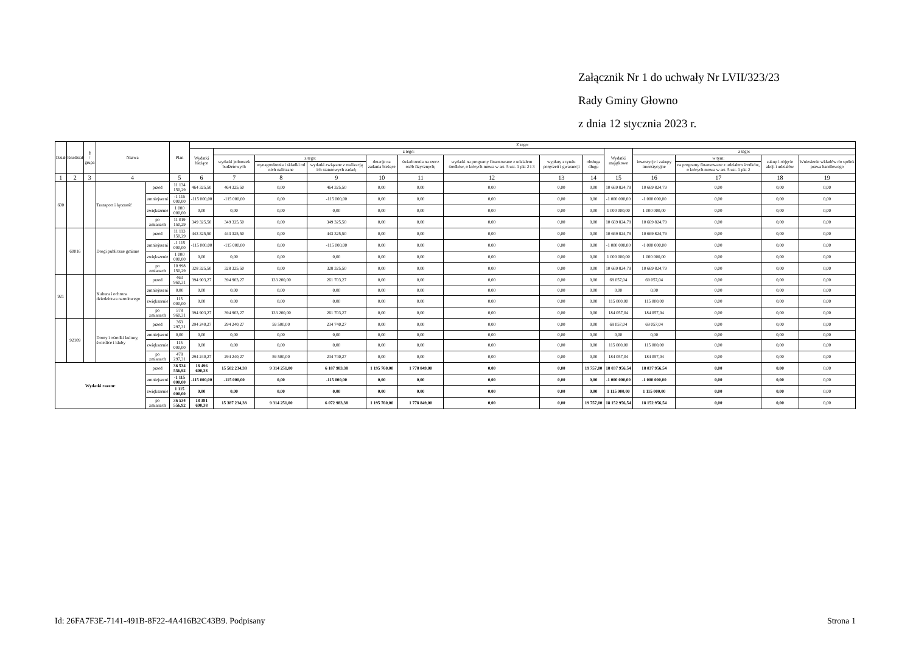Załącznik Nr 1 do uchwały Nr LVII/323/23
Rady Gminy Głowno
z dnia 12 stycznia 2023 r.
| Dział | Rozdział | § / grupa | Nazwa | | Plan | Z tego: | | | | | | | | | | | | | |
| --- | --- | --- | --- | --- | --- | --- | --- | --- | --- | --- | --- | --- | --- | --- | --- | --- | --- | --- | --- |
| | | | | | | Wydatki bieżące | z tego: | | | | | | | | Wydatki majątkowe | z tego: | | | |
| | | | | | | | wydatki jednostek budżetowych | z tego: | | dotacje na zadania bieżące | świadczenia na rzecz osób fizycznych; | wydatki na programy finansowane z udziałem środków, o których mowa w art. 5 ust. 1 pkt 2 i 3 | wypłaty z tytułu poręczeń i gwarancji | obsługa długu | | inwestycje i zakupy inwestycyjne | w tym: | zakup i objęcie akcji i udziałów | Wniesienie wkładów do spółek prawa handlowego |
| | | | | | | | | wynagrodzenia i składki od nich naliczane | wydatki związane z realizacją ich statutowych zadań; | | | | | | | | na programy finansowane z udziałem środków, o których mowa w art. 5 ust. 1 pkt 2 | | |
| 1 | 2 | 3 | 4 | | 5 | 6 | 7 | 8 | 9 | 10 | 11 | 12 | 13 | 14 | 15 | 16 | 17 | 18 | 19 |
| 600 | | | Transport i łączność | przed | 11 134 150,29 | 464 325,50 | 464 325,50 | 0,00 | 464 325,50 | 0,00 | 0,00 | 0,00 | 0,00 | 0,00 | 10 669 824,79 | 10 669 824,79 | 0,00 | 0,00 | 0,00 |
| | | | | zmniejszeni | -1 115 000,00 | -115 000,00 | -115 000,00 | 0,00 | -115 000,00 | 0,00 | 0,00 | 0,00 | 0,00 | 0,00 | -1 000 000,00 | -1 000 000,00 | 0,00 | 0,00 | 0,00 |
| | | | | zwiększenie | 1 000 000,00 | 0,00 | 0,00 | 0,00 | 0,00 | 0,00 | 0,00 | 0,00 | 0,00 | 0,00 | 1 000 000,00 | 1 000 000,00 | 0,00 | 0,00 | 0,00 |
| | | | | po zmianach | 11 019 150,29 | 349 325,50 | 349 325,50 | 0,00 | 349 325,50 | 0,00 | 0,00 | 0,00 | 0,00 | 0,00 | 10 669 824,79 | 10 669 824,79 | 0,00 | 0,00 | 0,00 |
| | 60016 | | Drogi publiczne gminne | przed | 11 113 150,29 | 443 325,50 | 443 325,50 | 0,00 | 443 325,50 | 0,00 | 0,00 | 0,00 | 0,00 | 0,00 | 10 669 824,79 | 10 669 824,79 | 0,00 | 0,00 | 0,00 |
| | | | | zmniejszeni | -1 115 000,00 | -115 000,00 | -115 000,00 | 0,00 | -115 000,00 | 0,00 | 0,00 | 0,00 | 0,00 | 0,00 | -1 000 000,00 | -1 000 000,00 | 0,00 | 0,00 | 0,00 |
| | | | | zwiększenie | 1 000 000,00 | 0,00 | 0,00 | 0,00 | 0,00 | 0,00 | 0,00 | 0,00 | 0,00 | 0,00 | 1 000 000,00 | 1 000 000,00 | 0,00 | 0,00 | 0,00 |
| | | | | po zmianach | 10 998 150,29 | 328 325,50 | 328 325,50 | 0,00 | 328 325,50 | 0,00 | 0,00 | 0,00 | 0,00 | 0,00 | 10 669 824,79 | 10 669 824,79 | 0,00 | 0,00 | 0,00 |
| 921 | | | Kultura i ochrona dziedzictwa narodowego | przed | 463 960,31 | 394 903,27 | 394 903,27 | 133 200,00 | 261 703,27 | 0,00 | 0,00 | 0,00 | 0,00 | 0,00 | 69 057,04 | 69 057,04 | 0,00 | 0,00 | 0,00 |
| | | | | zmniejszeni | 0,00 | 0,00 | 0,00 | 0,00 | 0,00 | 0,00 | 0,00 | 0,00 | 0,00 | 0,00 | 0,00 | 0,00 | 0,00 | 0,00 | 0,00 |
| | | | | zwiększenie | 115 000,00 | 0,00 | 0,00 | 0,00 | 0,00 | 0,00 | 0,00 | 0,00 | 0,00 | 0,00 | 115 000,00 | 115 000,00 | 0,00 | 0,00 | 0,00 |
| | | | | po zmianach | 578 960,31 | 394 903,27 | 394 903,27 | 133 200,00 | 261 703,27 | 0,00 | 0,00 | 0,00 | 0,00 | 0,00 | 184 057,04 | 184 057,04 | 0,00 | 0,00 | 0,00 |
| | 92109 | | Domy i ośrodki kultury, świetlice i kluby | przed | 363 297,31 | 294 240,27 | 294 240,27 | 59 500,00 | 234 740,27 | 0,00 | 0,00 | 0,00 | 0,00 | 0,00 | 69 057,04 | 69 057,04 | 0,00 | 0,00 | 0,00 |
| | | | | zmniejszeni | 0,00 | 0,00 | 0,00 | 0,00 | 0,00 | 0,00 | 0,00 | 0,00 | 0,00 | 0,00 | 0,00 | 0,00 | 0,00 | 0,00 | 0,00 |
| | | | | zwiększenie | 115 000,00 | 0,00 | 0,00 | 0,00 | 0,00 | 0,00 | 0,00 | 0,00 | 0,00 | 0,00 | 115 000,00 | 115 000,00 | 0,00 | 0,00 | 0,00 |
| | | | | po zmianach | 478 297,31 | 294 240,27 | 294 240,27 | 59 500,00 | 234 740,27 | 0,00 | 0,00 | 0,00 | 0,00 | 0,00 | 184 057,04 | 184 057,04 | 0,00 | 0,00 | 0,00 |
| Wydatki razem: | | | | przed | 36 534 556,92 | 18 496 600,38 | 15 502 234,38 | 9 314 251,00 | 6 187 983,38 | 1 195 760,00 | 1 778 849,00 | 0,00 | 0,00 | 19 757,00 | 18 037 956,54 | 18 037 956,54 | 0,00 | 0,00 | 0,00 |
| | | | | zmniejszeni | -1 115 000,00 | -115 000,00 | -115 000,00 | 0,00 | -115 000,00 | 0,00 | 0,00 | 0,00 | 0,00 | 0,00 | -1 000 000,00 | -1 000 000,00 | 0,00 | 0,00 | 0,00 |
| | | | | zwiększenie | 1 115 000,00 | 0,00 | 0,00 | 0,00 | 0,00 | 0,00 | 0,00 | 0,00 | 0,00 | 0,00 | 1 115 000,00 | 1 115 000,00 | 0,00 | 0,00 | 0,00 |
| | | | | po zmianach | 36 534 556,92 | 18 381 600,38 | 15 387 234,38 | 9 314 251,00 | 6 072 983,38 | 1 195 760,00 | 1 778 849,00 | 0,00 | 0,00 | 19 757,00 | 18 152 956,54 | 18 152 956,54 | 0,00 | 0,00 | 0,00 |
Id: 26FA7F3E-7141-491B-8F22-4A416B2C43B9. Podpisany Strona 1